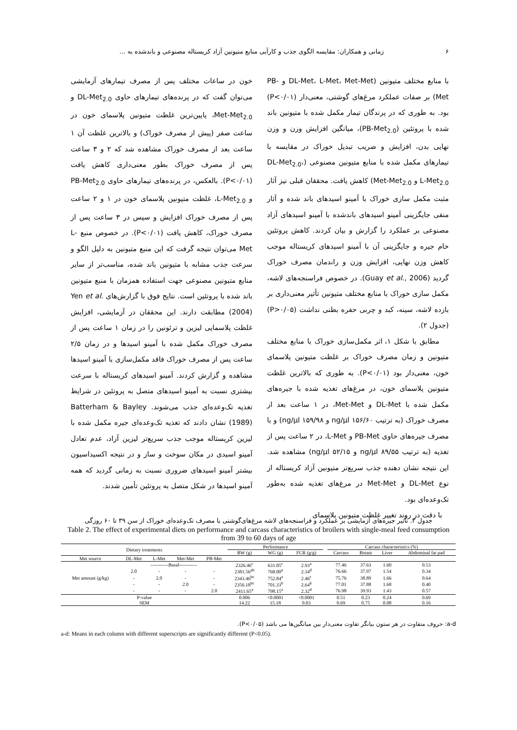۶ زمانی و همکاران: مقایسه الگوی جذب و کارآیی منابع متیونین آزاد کریستاله مصنوعی و باندشده به ...
با منابع مختلف متیونین (DL-Met، L-Met، Met-Met و PB-Met) بر صفات عملکرد مرغ‌های گوشتی، معنی‌دار (P<۰/۰۱) بود. به طوری که در پرندگان تیمار مکمل شده با متیونین باند شده با پروتئین (PB-Met<sub>2.0</sub>)، میانگین افزایش وزن و وزن نهایی بدن، افزایش و ضریب تبدیل خوراک در مقایسه با تیمارهای مکمل شده با منابع متیونین مصنوعی (DL-Met<sub>2.0</sub>، L-Met<sub>2.0</sub> و Met-Met<sub>2.0</sub>) کاهش یافت. محققان قبلی نیز آثار مثبت مکمل سازی خوراک با آمینو اسیدهای باند شده و آثار منفی جایگزینی آمینو اسیدهای باندشده با آمینو اسیدهای آزاد مصنوعی بر عملکرد را گزارش و بیان کردند. کاهش پروتئین خام جیره و جایگزینی آن با آمینو اسیدهای کریستاله موجب کاهش وزن نهایی، افزایش وزن و راندمان مصرف خوراک گردید (Guay et al., 2006). در خصوص فراسنجه‌های لاشه، مکمل سازی خوراک با منابع مختلف متیونین تأثیر معنی‌داری بر بازده لاشه، سینه، کبد و چربی حفره بطنی نداشت (P>۰/۰۵) (جدول ۲).
مطابق با شکل ۱، اثر مکمل‌سازی خوراک با منابع مختلف متیونین و زمان مصرف خوراک بر غلظت متیونین پلاسمای خون، معنی‌دار بود (P<۰/۰۱). به طوری که بالاترین غلظت متیونین پلاسمای خون، در مرغ‌های تغذیه شده با جیره‌های مکمل شده با DL-Met و Met-Met، در ۱ ساعت بعد از مصرف خوراک (به ترتیب ۱۵۶/۶۰ ng/µl و ۱۵۹/۹۸ ng/µl) و با مصرف جیره‌های حاوی PB-Met و L-Met، در ۲ ساعت پس از تغذیه (به ترتیب ۸۹/۵۵ ng/µl و ۵۲/۱۵ ng/µl) مشاهده شد. این نتیجه نشان دهنده جذب سریع‌تر متیونین آزاد کریستاله از نوع DL-Met و Met-Met در مرغ‌های تغذیه شده به‌طور تک‌وعده‌ای بود.
با دقت در روند تغییر غلظت متیونین پلاسمای
خون در ساعات مختلف پس از مصرف تیمارهای آزمایشی می‌توان گفت که در پرنده‌های تیمارهای حاوی DL-Met<sub>2.0</sub> و Met-Met<sub>2.0</sub>، پایین‌ترین غلظت متیونین پلاسمای خون در ساعت صفر (پیش از مصرف خوراک) و بالاترین غلظت آن ۱ ساعت بعد از مصرف خوراک مشاهده شد که ۲ و ۳ ساعت پس از مصرف خوراک بطور معنی‌داری کاهش یافت (P<۰/۰۱). بالعکس، در پرنده‌های تیمارهای حاوی PB-Met<sub>2.0</sub> و L-Met<sub>2.0</sub>، غلظت متیونین پلاسمای خون در ۱ و ۲ ساعت پس از مصرف خوراک افزایش و سپس در ۳ ساعت پس از مصرف خوراک، کاهش یافت (P<۰/۰۱). در خصوص منبع L-Met می‌توان نتیجه گرفت که این منبع متیونین به دلیل الگو و سرعت جذب مشابه با متیونین باند شده، مناسب‌تر از سایر منابع متیونین مصنوعی جهت استفاده همزمان با منبع متیونین باند شده با پروتئین است. نتایج فوق با گزارش‌های Yen et al. (2004) مطابقت دارند. این محققان در آزمایشی، افزایش غلظت پلاسمایی لیزین و ترئونین را در زمان ۱ ساعت پس از مصرف خوراک مکمل شده با آمینو اسیدها و در زمان ۲/۵ ساعت پس از مصرف خوراک فاقد مکمل‌سازی با آمینو اسیدها مشاهده و گزارش کردند. آمینو اسیدهای کریستاله با سرعت بیشتری نسبت به آمینو اسیدهای متصل به پروتئین در شرایط تغذیه تک‌وعده‌ای جذب می‌شوند. Batterham & Bayley (1989) نشان دادند که تغذیه تک‌وعده‌ای جیره مکمل شده با لیزین کریستاله موجب جذب سریع‌تر لیزین آزاد، عدم تعادل آمینو اسیدی در مکان سوخت و ساز و در نتیجه اکسیداسیون بیشتر آمینو اسیدهای ضروری نسبت به زمانی گردید که همه آمینو اسیدها در شکل متصل به پروتئین تأمین شدند.
جدول ۲. تأثیر جیره‌های آزمایشی بر عملکرد و فراسنجه‌های لاشه مرغ‌های‌گوشتی با مصرف تک‌وعده‌ای خوراک از سن ۳۹ تا ۶۰ روزگی
Table 2. The effect of experimental diets on performance and carcass characteristics of broilers with single-meal feed consumption from 39 to 60 days of age
| Dietary treatments | | | | | Performance | | | | Carcass characteristics (%) | | | |
| --- | --- | --- | --- | --- | --- | --- | --- | --- | --- | --- | --- | --- |
| | | | | | BW (g) | WG (g) | FCR (g/g) | | Carcass | Breast | Liver | Abdominal fat pad |
| Met source | DL-Met | L-Met | Met-Met | PB-Met | | | | | | | | |
| Met amount (g/kg) | -----------Basal----------- | | | | 2326.46<sup>c</sup> | 631.05<sup>c</sup> | 2.93<sup>a</sup> | | 77.46 | 37.63 | 1.60 | 0.53 |
| | 2.0 | - | - | - | 2381.56<sup>ab</sup> | 768.00<sup>a</sup> | 2.34<sup>d</sup> | | 76.66 | 37.97 | 1.54 | 0.34 |
| | - | 2.0 | - | - | 2343.46<sup>bc</sup> | 752.84<sup>a</sup> | 2.46<sup>c</sup> | | 75.76 | 38.89 | 1.66 | 0.64 |
| | - | - | 2.0 | - | 2356.18<sup>bc</sup> | 701.33<sup>b</sup> | 2.64<sup>b</sup> | | 77.01 | 37.88 | 1.68 | 0.40 |
| | - | - | - | 2.0 | 2411.65<sup>a</sup> | 798.15<sup>a</sup> | 2.32<sup>d</sup> | | 76.98 | 39.93 | 1.43 | 0.57 |
| P-value | | | | | 0.006 | <0.0001 | <0.0001 | | 0.51 | 0.23 | 0.24 | 0.69 |
| SEM | | | | | 14.22 | 15.18 | 0.03 | | 0.69 | 0.75 | 0.08 | 0.16 |
a-d: حروف متفاوت در هر ستون بیانگر تفاوت معنی‌دار بین میانگین‌ها می باشد (P<۰/۰۵).
a-d: Means in each column with different superscripts are significantly different (P<0.05).